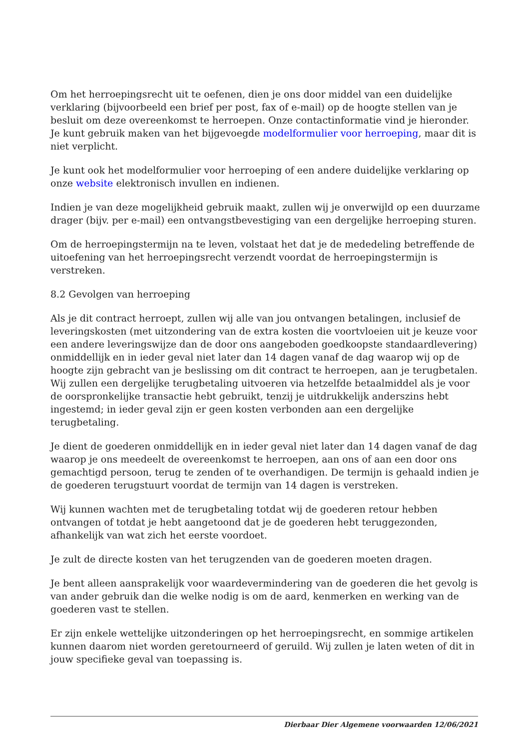Om het herroepingsrecht uit te oefenen, dien je ons door middel van een duidelijke verklaring (bijvoorbeeld een brief per post, fax of e-mail) op de hoogte stellen van je besluit om deze overeenkomst te herroepen. Onze contactinformatie vind je hieronder. Je kunt gebruik maken van het bijgevoegde modelformulier voor herroeping, maar dit is niet verplicht.
Je kunt ook het modelformulier voor herroeping of een andere duidelijke verklaring op onze website elektronisch invullen en indienen.
Indien je van deze mogelijkheid gebruik maakt, zullen wij je onverwijld op een duurzame drager (bijv. per e-mail) een ontvangstbevestiging van een dergelijke herroeping sturen.
Om de herroepingstermijn na te leven, volstaat het dat je de mededeling betreffende de uitoefening van het herroepingsrecht verzendt voordat de herroepingstermijn is verstreken.
8.2 Gevolgen van herroeping
Als je dit contract herroept, zullen wij alle van jou ontvangen betalingen, inclusief de leveringskosten (met uitzondering van de extra kosten die voortvloeien uit je keuze voor een andere leveringswijze dan de door ons aangeboden goedkoopste standaardlevering) onmiddellijk en in ieder geval niet later dan 14 dagen vanaf de dag waarop wij op de hoogte zijn gebracht van je beslissing om dit contract te herroepen, aan je terugbetalen. Wij zullen een dergelijke terugbetaling uitvoeren via hetzelfde betaalmiddel als je voor de oorspronkelijke transactie hebt gebruikt, tenzij je uitdrukkelijk anderszins hebt ingestemd; in ieder geval zijn er geen kosten verbonden aan een dergelijke terugbetaling.
Je dient de goederen onmiddellijk en in ieder geval niet later dan 14 dagen vanaf de dag waarop je ons meedeelt de overeenkomst te herroepen, aan ons of aan een door ons gemachtigd persoon, terug te zenden of te overhandigen. De termijn is gehaald indien je de goederen terugstuurt voordat de termijn van 14 dagen is verstreken.
Wij kunnen wachten met de terugbetaling totdat wij de goederen retour hebben ontvangen of totdat je hebt aangetoond dat je de goederen hebt teruggezonden, afhankelijk van wat zich het eerste voordoet.
Je zult de directe kosten van het terugzenden van de goederen moeten dragen.
Je bent alleen aansprakelijk voor waardevermindering van de goederen die het gevolg is van ander gebruik dan die welke nodig is om de aard, kenmerken en werking van de goederen vast te stellen.
Er zijn enkele wettelijke uitzonderingen op het herroepingsrecht, en sommige artikelen kunnen daarom niet worden geretourneerd of geruild. Wij zullen je laten weten of dit in jouw specifieke geval van toepassing is.
Dierbaar Dier Algemene voorwaarden 12/06/2021